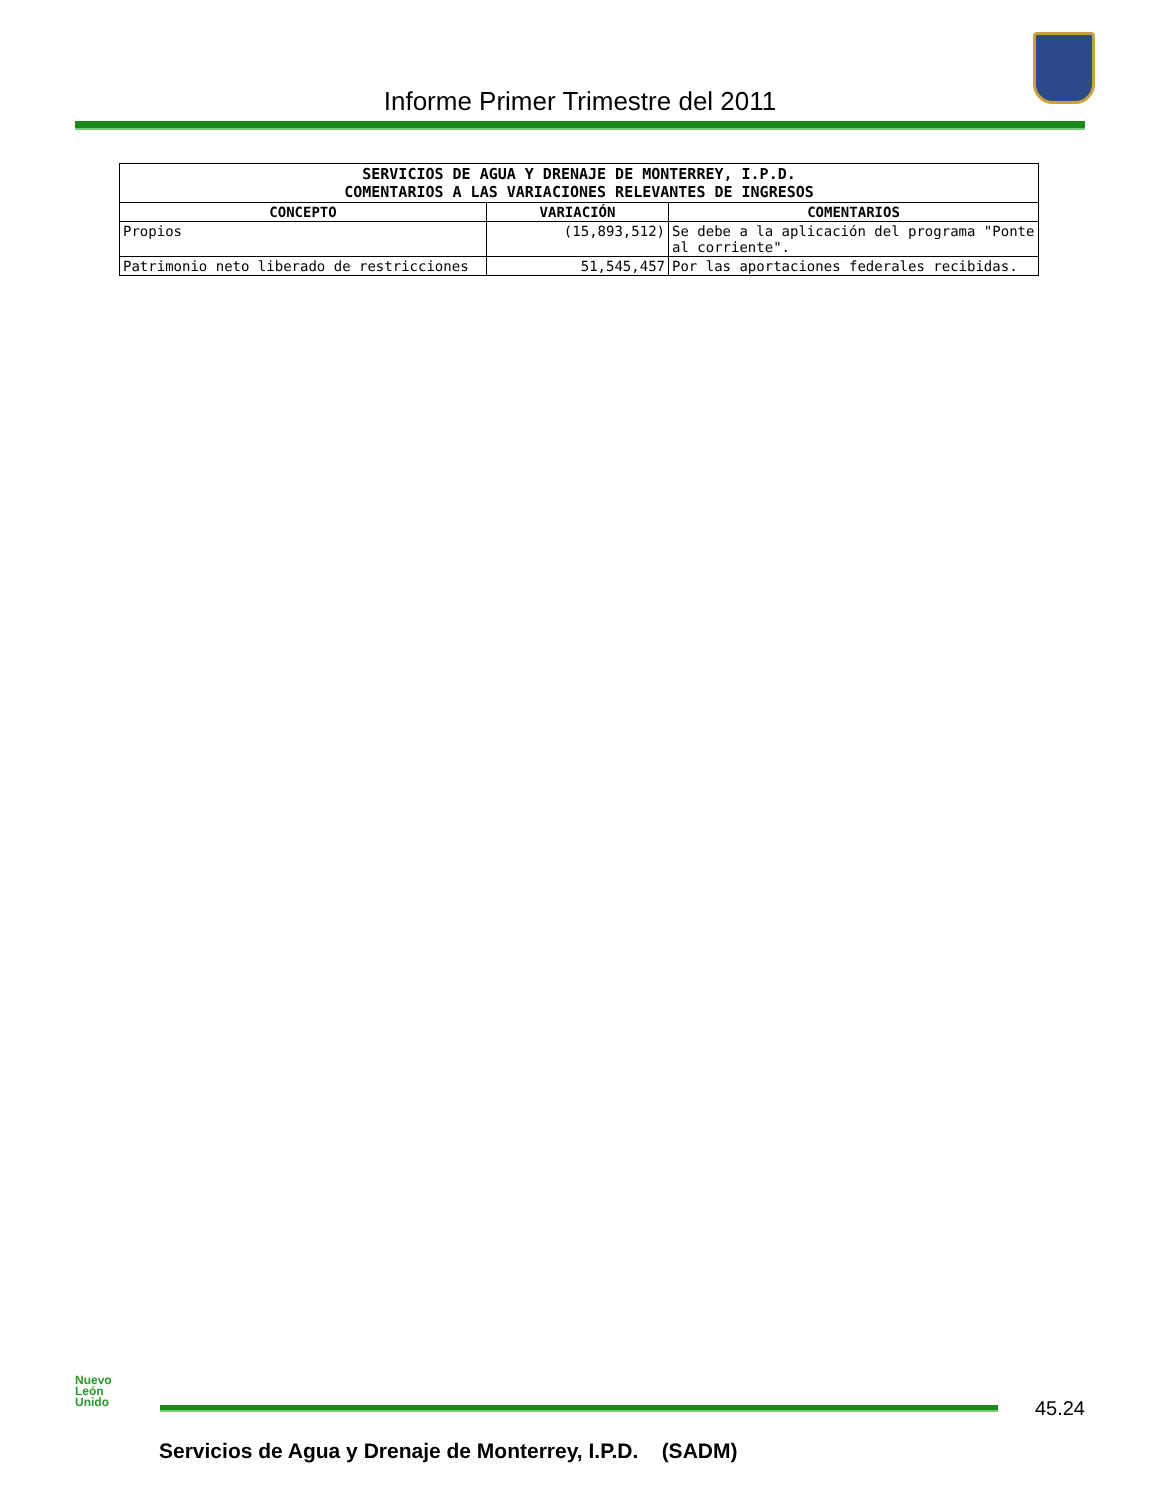Informe Primer Trimestre del 2011
| SERVICIOS DE AGUA Y DRENAJE DE MONTERREY, I.P.D. COMENTARIOS A LAS VARIACIONES RELEVANTES DE INGRESOS | | |
| CONCEPTO | VARIACIÓN | COMENTARIOS |
| Propios | (15,893,512) | Se debe a la aplicación del programa "Ponte al corriente". |
| Patrimonio neto liberado de restricciones | 51,545,457 | Por las aportaciones federales recibidas. |
Nuevo
León
Unido
45.24
Servicios de Agua y Drenaje de Monterrey, I.P.D. (SADM)